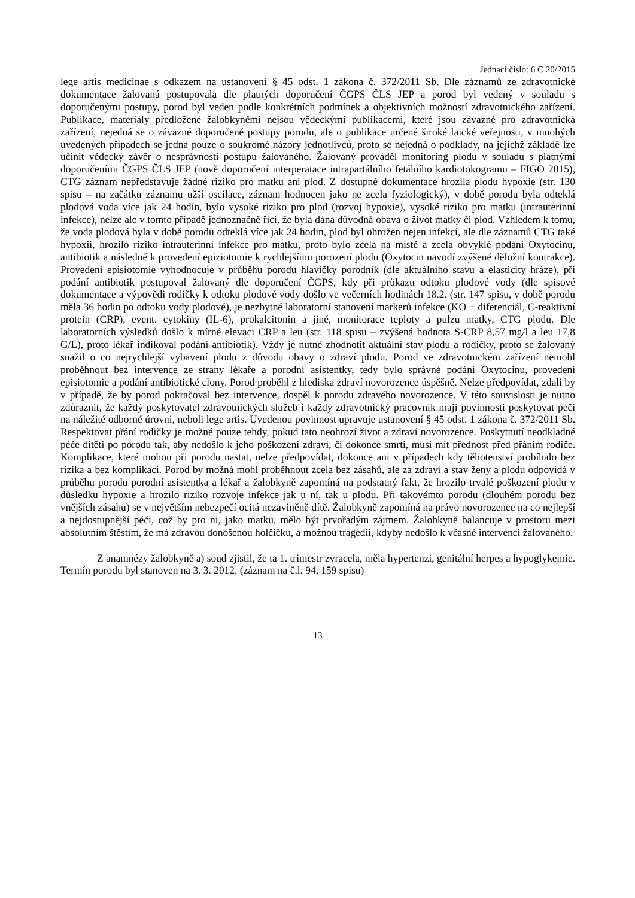Jednací číslo: 6 C 20/2015
lege artis medicinae s odkazem na ustanovení § 45 odst. 1 zákona č. 372/2011 Sb. Dle záznamů ze zdravotnické dokumentace žalovaná postupovala dle platných doporučení ČGPS ČLS JEP a porod byl vedený v souladu s doporučenými postupy, porod byl veden podle konkrétních podmínek a objektivních možností zdravotnického zařízení. Publikace, materiály předložené žalobkyněmi nejsou vědeckými publikacemi, které jsou závazné pro zdravotnická zařízení, nejedná se o závazné doporučené postupy porodu, ale o publikace určené široké laické veřejnosti, v mnohých uvedených případech se jedná pouze o soukromé názory jednotlivců, proto se nejedná o podklady, na jejichž základě lze učinit vědecký závěr o nesprávnosti postupu žalovaného. Žalovaný prováděl monitoring plodu v souladu s platnými doporučeními ČGPS ČLS JEP (nově doporučení interperatace intrapartálního fetálního kardiotokogramu – FIGO 2015), CTG záznam nepředstavuje žádné riziko pro matku ani plod. Z dostupné dokumentace hrozila plodu hypoxie (str. 130 spisu – na začátku záznamu užší oscilace, záznam hodnocen jako ne zcela fyziologický), v době porodu byla odteklá plodová voda více jak 24 hodin, bylo vysoké riziko pro plod (rozvoj hypoxie), vysoké riziko pro matku (intrauterinní infekce), nelze ale v tomto případě jednoznačně říci, že byla dána důvodná obava o život matky či plod. Vzhledem k tomu, že voda plodová byla v době porodu odteklá více jak 24 hodin, plod byl ohrožen nejen infekcí, ale dle záznamů CTG také hypoxií, hrozilo riziko intrauterinní infekce pro matku, proto bylo zcela na místě a zcela obvyklé podání Oxytocinu, antibiotik a následně k provedení epiziotomie k rychlejšímu porození plodu (Oxytocin navodí zvýšené děložní kontrakce). Provedení episiotomie vyhodnocuje v průběhu porodu hlavičky porodník (dle aktuálního stavu a elasticity hráze), při podání antibiotik postupoval žalovaný dle doporučení ČGPS, kdy při průkazu odtoku plodové vody (dle spisové dokumentace a výpovědi rodičky k odtoku plodové vody došlo ve večerních hodinách 18.2. (str. 147 spisu, v době porodu měla 36 hodin po odtoku vody plodové), je nezbytné laboratorní stanovení markerů infekce (KO + diferenciál, C-reaktivní protein (CRP), event. cytokiny (IL-6), prokalcitonin a jiné, monitorace teploty a pulzu matky, CTG plodu. Dle laboratorních výsledků došlo k mírné elevaci CRP a leu (str. 118 spisu – zvýšená hodnota S-CRP 8,57 mg/l a leu 17,8 G/L), proto lékař indikoval podání antibiotik). Vždy je nutné zhodnotit aktuální stav plodu a rodičky, proto se žalovaný snažil o co nejrychlejší vybavení plodu z důvodu obavy o zdraví plodu. Porod ve zdravotnickém zařízení nemohl proběhnout bez intervence ze strany lékaře a porodní asistentky, tedy bylo správné podání Oxytocinu, provedení episiotomie a podání antibiotické clony. Porod proběhl z hlediska zdraví novorozence úspěšně. Nelze předpovídat, zdali by v případě, že by porod pokračoval bez intervence, dospěl k porodu zdravého novorozence. V této souvislosti je nutno zdůraznit, že každý poskytovatel zdravotnických služeb i každý zdravotnický pracovník mají povinnosti poskytovat péči na náležité odborné úrovni, neboli lege artis. Uvedenou povinnost upravuje ustanovení § 45 odst. 1 zákona č. 372/2011 Sb. Respektovat přání rodičky je možné pouze tehdy, pokud tato neohrozí život a zdraví novorozence. Poskytnutí neodkladné péče dítěti po porodu tak, aby nedošlo k jeho poškození zdraví, či dokonce smrti, musí mít přednost před přáním rodiče. Komplikace, které mohou při porodu nastat, nelze předpovídat, dokonce ani v případech kdy těhotenství probíhalo bez rizika a bez komplikací. Porod by možná mohl proběhnout zcela bez zásahů, ale za zdraví a stav ženy a plodu odpovídá v průběhu porodu porodní asistentka a lékař a žalobkyně zapomíná na podstatný fakt, že hrozilo trvalé poškození plodu v důsledku hypoxie a hrozilo riziko rozvoje infekce jak u ní, tak u plodu. Při takovémto porodu (dlouhém porodu bez vnějších zásahů) se v největším nebezpečí ocitá nezaviněně dítě. Žalobkyně zapomíná na právo novorozence na co nejlepší a nejdostupnější péči, což by pro ni, jako matku, mělo být prvořadým zájmem. Žalobkyně balancuje v prostoru mezi absolutním štěstím, že má zdravou donošenou holčičku, a možnou tragédií, kdyby nedošlo k včasné intervenci žalovaného.
Z anamnézy žalobkyně a) soud zjistil, že ta 1. trimestr zvracela, měla hypertenzi, genitální herpes a hypoglykemie. Termín porodu byl stanoven na 3. 3. 2012. (záznam na č.l. 94, 159 spisu)
13